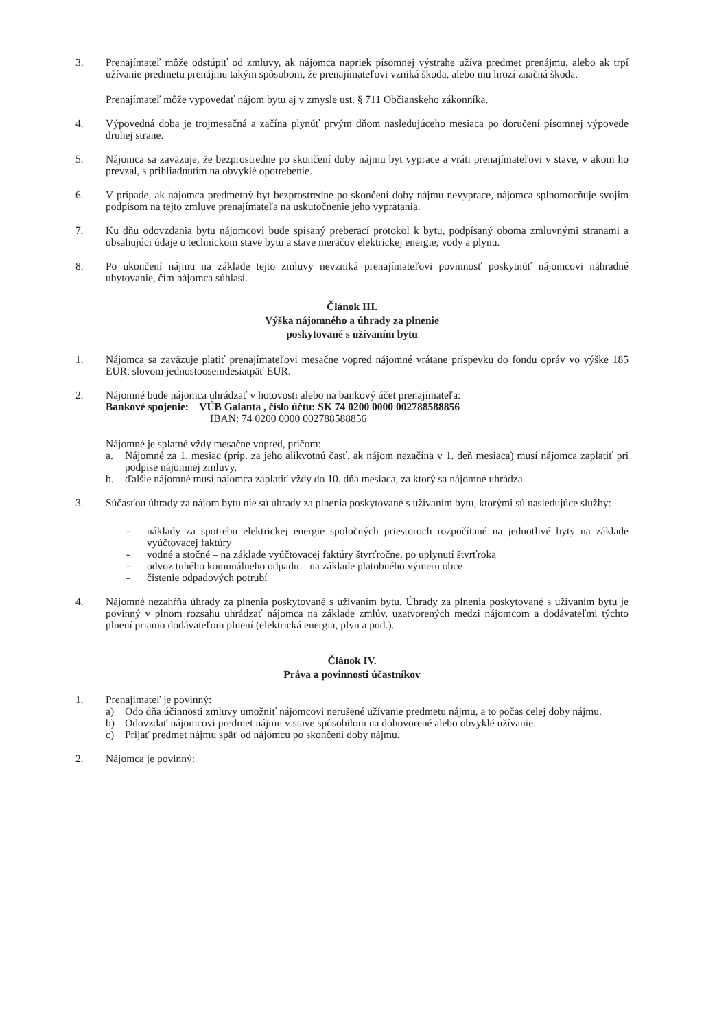3. Prenajímateľ môže odstúpiť od zmluvy, ak nájomca napriek písomnej výstrahe užíva predmet prenájmu, alebo ak trpí užívanie predmetu prenájmu takým spôsobom, že prenajímateľovi vzniká škoda, alebo mu hrozí značná škoda.
Prenajímateľ môže vypovedať nájom bytu aj v zmysle ust. § 711 Občianskeho zákonníka.
4. Výpovedná doba je trojmesačná a začína plynúť prvým dňom nasledujúceho mesiaca po doručení písomnej výpovede druhej strane.
5. Nájomca sa zaväzuje, že bezprostredne po skončení doby nájmu byt vyprace a vráti prenajímateľovi v stave, v akom ho prevzal, s prihliadnutím na obvyklé opotrebenie.
6. V prípade, ak nájomca predmetný byt bezprostredne po skončení doby nájmu nevyprace, nájomca splnomocňuje svojim podpisom na tejto zmluve prenajímateľa na uskutočnenie jeho vypratania.
7. Ku dňu odovzdania bytu nájomcovi bude spísaný preberací protokol k bytu, podpísaný oboma zmluvnými stranami a obsahujúci údaje o technickom stave bytu a stave meračov elektrickej energie, vody a plynu.
8. Po ukončení nájmu na základe tejto zmluvy nevzniká prenajímateľovi povinnosť poskytnúť nájomcovi náhradné ubytovanie, čím nájomca súhlasí.
Článok III.
Výška nájomného a úhrady za plnenie
poskytované s užívaním bytu
1. Nájomca sa zaväzuje platiť prenajímateľovi mesačne vopred nájomné vrátane príspevku do fondu opráv vo výške 185 EUR, slovom jednostoosemdesiatpäť EUR.
2. Nájomné bude nájomca uhrádzať v hotovosti alebo na bankový účet prenajímateľa:
Bankové spojenie: VÚB Galanta , číslo účtu: SK 74 0200 0000 002788588856
IBAN: 74 0200 0000 002788588856
Nájomné je splatné vždy mesačne vopred, pričom:
a. Nájomné za 1. mesiac (príp. za jeho alikvotnú časť, ak nájom nezačína v 1. deň mesiaca) musí nájomca zaplatiť pri podpise nájomnej zmluvy,
b. ďalšie nájomné musí nájomca zaplatiť vždy do 10. dňa mesiaca, za ktorý sa nájomné uhrádza.
3. Súčasťou úhrady za nájom bytu nie sú úhrady za plnenia poskytované s užívaním bytu, ktorými sú nasledujúce služby:
- náklady za spotrebu elektrickej energie spoločných priestoroch rozpočítané na jednotlivé byty na základe vyúčtovacej faktúry
- vodné a stočné – na základe vyúčtovacej faktúry štvrťročne, po uplynutí štvrťroka
- odvoz tuhého komunálneho odpadu – na základe platobného výmeru obce
- čistenie odpadových potrubí
4. Nájomné nezahŕňa úhrady za plnenia poskytované s užívaním bytu. Úhrady za plnenia poskytované s užívaním bytu je povinný v plnom rozsahu uhrádzať nájomca na základe zmlúv, uzatvorených medzi nájomcom a dodávateľmi týchto plnení priamo dodávateľom plnení (elektrická energia, plyn a pod.).
Článok IV.
Práva a povinnosti účastníkov
1. Prenajímateľ je povinný:
a) Odo dňa účinnosti zmluvy umožniť nájomcovi nerušené užívanie predmetu nájmu, a to počas celej doby nájmu.
b) Odovzdať nájomcovi predmet nájmu v stave spôsobilom na dohovorené alebo obvyklé užívanie.
c) Prijať predmet nájmu späť od nájomcu po skončení doby nájmu.
2. Nájomca je povinný: